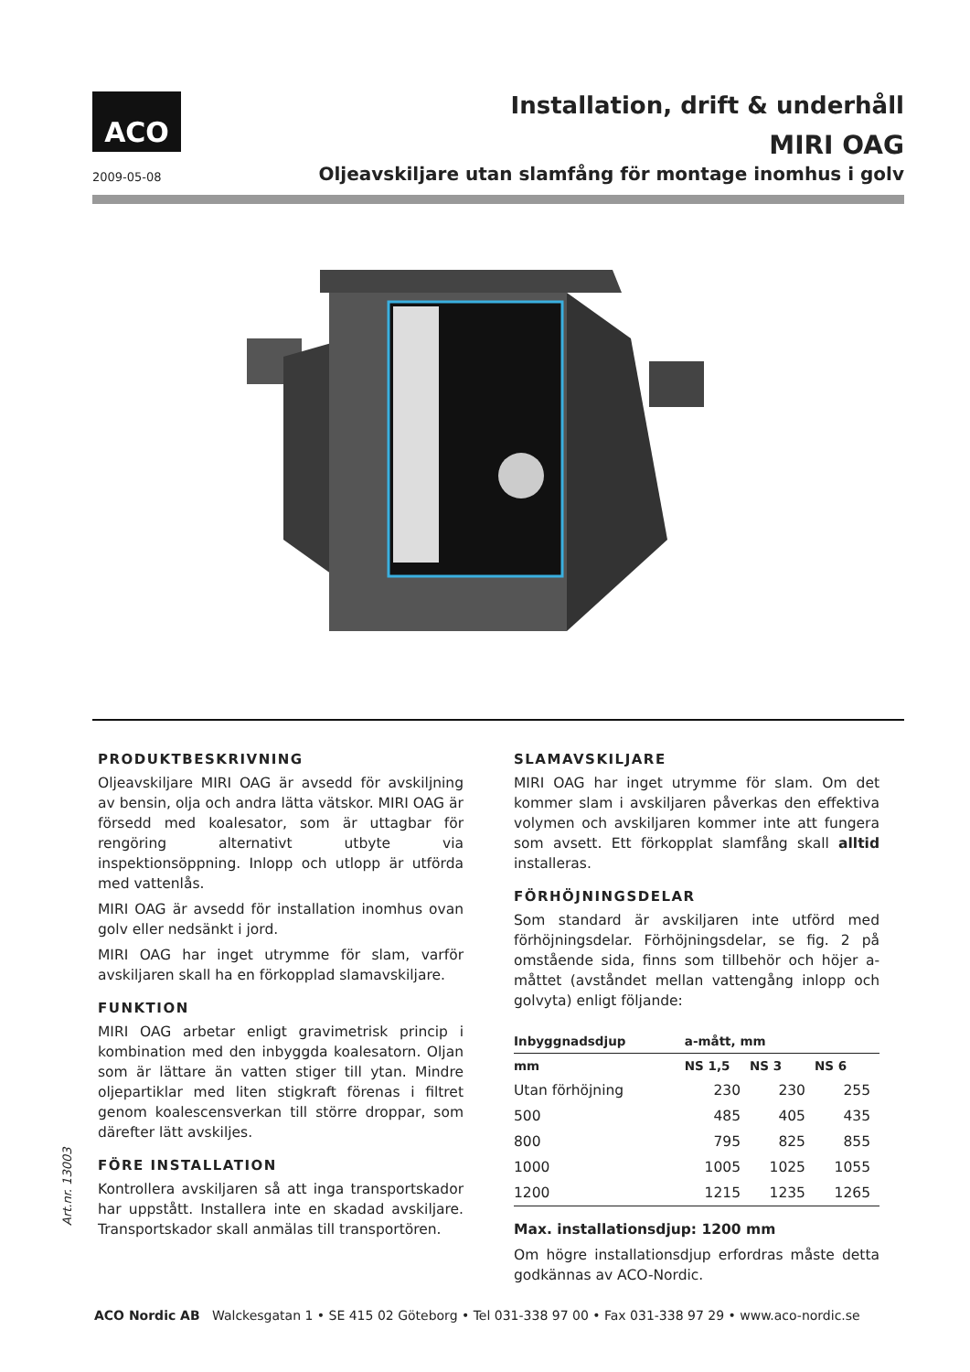ACO
2009-05-08
Installation, drift & underhåll
MIRI OAG
Oljeavskiljare utan slamfång för montage inomhus i golv
PRODUKTBESKRIVNING
Oljeavskiljare MIRI OAG är avsedd för avskiljning av bensin, olja och andra lätta vätskor. MIRI OAG är försedd med koalesator, som är uttagbar för rengöring alternativt utbyte via inspektionsöppning. Inlopp och utlopp är utförda med vattenlås.
MIRI OAG är avsedd för installation inomhus ovan golv eller nedsänkt i jord.
MIRI OAG har inget utrymme för slam, varför avskiljaren skall ha en förkopplad slamavskiljare.
FUNKTION
MIRI OAG arbetar enligt gravimetrisk princip i kombination med den inbyggda koalesatorn. Oljan som är lättare än vatten stiger till ytan. Mindre oljepartiklar med liten stigkraft förenas i filtret genom koalescensverkan till större droppar, som därefter lätt avskiljes.
FÖRE INSTALLATION
Kontrollera avskiljaren så att inga transportskador har uppstått. Installera inte en skadad avskiljare. Transportskador skall anmälas till transportören.
SLAMAVSKILJARE
MIRI OAG har inget utrymme för slam. Om det kommer slam i avskiljaren påverkas den effektiva volymen och avskiljaren kommer inte att fungera som avsett. Ett förkopplat slamfång skall alltid installeras.
FÖRHÖJNINGSDELAR
Som standard är avskiljaren inte utförd med förhöjningsdelar. Förhöjningsdelar, se fig. 2 på omstående sida, finns som tillbehör och höjer a-måttet (avståndet mellan vattengång inlopp och golvyta) enligt följande:
| Inbyggnadsdjup | a-mått, mm | | |
| --- | --- | --- | --- |
| mm | NS 1,5 | NS 3 | NS 6 |
| Utan förhöjning | 230 | 230 | 255 |
| 500 | 485 | 405 | 435 |
| 800 | 795 | 825 | 855 |
| 1000 | 1005 | 1025 | 1055 |
| 1200 | 1215 | 1235 | 1265 |
Max. installationsdjup: 1200 mm
Om högre installationsdjup erfordras måste detta godkännas av ACO-Nordic.
Art.nr. 13003
ACO Nordic AB Walckesgatan 1 • SE 415 02 Göteborg • Tel 031-338 97 00 • Fax 031-338 97 29 • www.aco-nordic.se